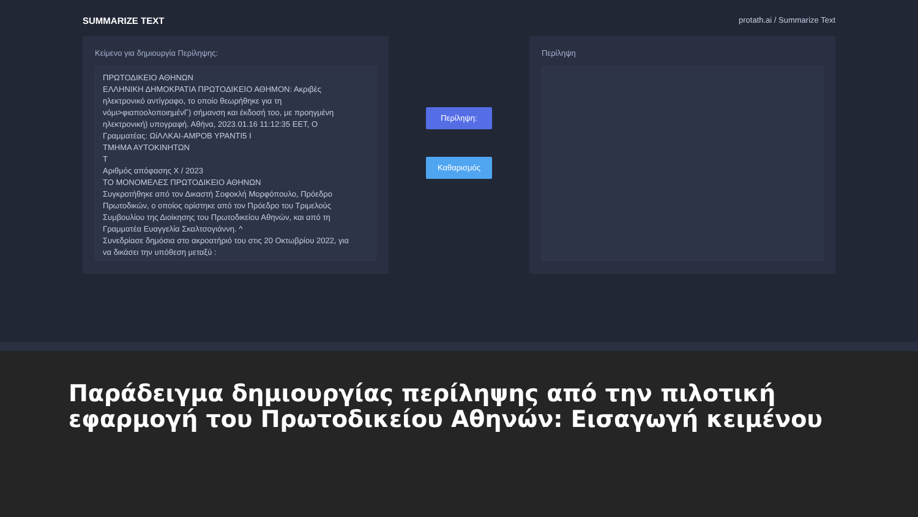SUMMARIZE TEXT protath.ai / Summarize Text
Κείμενο για δημιουργία Περίληψης:
ΠΡΩΤΟΔΙΚΕΙΟ ΑΘΗΝΩΝ
ΕΛΛΗΝΙΚΗ ΔΗΜΟΚΡΑΤΙΑ ΠΡΩΤΟΔΙΚΕΙΟ ΑΘΗΜΟΝ: Ακριβές ηλεκτρονικό αντίγραφο, το οποίο θεωρήθηκε για τη νόμι>φιαποολοποιημένΓ) σήμανση και έκδοσή τοο, με προηγμένη ηλεκτρονική) υπογραφή. Αθήνα, 2023.01.16 11:12:35 ΕΕΤ, Ο Γραμματέας: ΩίΛΛΚΑΙ-ΑΜΡΟΒ ΥΡΑΝΤΙ5 Ι
ΤΜΗΜΑ ΑΥΤΟΚΙΝΗΤΩΝ
Τ
Αριθμός απόφασης Χ / 2023
ΤΟ ΜΟΝΟΜΕΛΕΣ ΠΡΩΤΟΔΙΚΕΙΟ ΑΘΗΝΩΝ
Συγκροτήθηκε από τον Δικαστή Σοφοκλή Μορφόπουλο, Πρόεδρο Πρωτοδικών, ο οποίος ορίστηκε από τον Πρόεδρο του Τριμελούς Συμβουλίου της Διοίκησης του Πρωτοδικείου Αθηνών, και από τη Γραμματέα Ευαγγελία Σκαλτσογιάννη. ^
Συνεδρίασε δημόσια στο ακροατήριό του στις 20 Οκτωβρίου 2022, για να δικάσει την υπόθεση μεταξύ :
Περίληψη:
Καθαρισμός
Περίληψη
Παράδειγμα δημιουργίας περίληψης από την πιλοτική εφαρμογή του Πρωτοδικείου Αθηνών: Εισαγωγή κειμένου